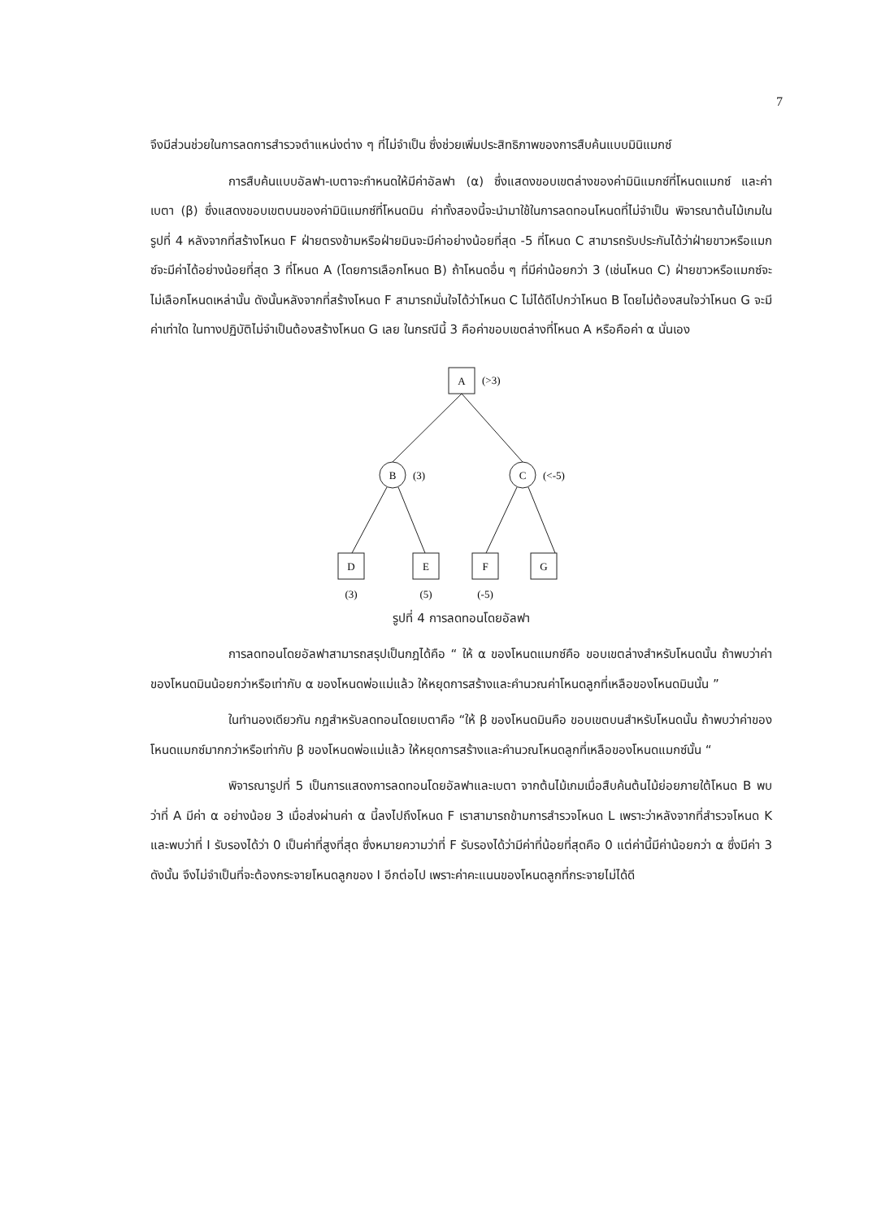7
จึงมีส่วนช่วยในการลดการสำรวจตำแหน่งต่าง ๆ ที่ไม่จำเป็น ซึ่งช่วยเพิ่มประสิทธิภาพของการสืบค้นแบบมินิแมกซ์
การสืบค้นแบบอัลฟา-เบตาจะกำหนดให้มีค่าอัลฟา (α) ซึ่งแสดงขอบเขตล่างของค่ามินิแมกซ์ที่โหนดแมกซ์ และค่าเบตา (β) ซึ่งแสดงขอบเขตบนของค่ามินิแมกซ์ที่โหนดมิน ค่าทั้งสองนี้จะนำมาใช้ในการลดทอนโหนดที่ไม่จำเป็น พิจารณาต้นไม้เกมในรูปที่ 4 หลังจากที่สร้างโหนด F ฝ่ายตรงข้ามหรือฝ่ายมินจะมีค่าอย่างน้อยที่สุด -5 ที่โหนด C สามารถรับประกันได้ว่าฝ่ายขาวหรือแมกซ์จะมีค่าได้อย่างน้อยที่สุด 3 ที่โหนด A (โดยการเลือกโหนด B) ถ้าโหนดอื่น ๆ ที่มีค่าน้อยกว่า 3 (เช่นโหนด C) ฝ่ายขาวหรือแมกซ์จะไม่เลือกโหนดเหล่านั้น ดังนั้นหลังจากที่สร้างโหนด F สามารถมั่นใจได้ว่าโหนด C ไม่ได้ดีไปกว่าโหนด B โดยไม่ต้องสนใจว่าโหนด G จะมีค่าเท่าใด ในทางปฏิบัติไม่จำเป็นต้องสร้างโหนด G เลย ในกรณีนี้ 3 คือค่าขอบเขตล่างที่โหนด A หรือคือค่า α นั่นเอง
A
(>3)
B
(3)
C
(<-5)
D
E
F
G
(3)
(5)
(-5)
รูปที่ 4 การลดทอนโดยอัลฟา
การลดทอนโดยอัลฟาสามารถสรุปเป็นกฎได้คือ “ ให้ α ของโหนดแมกซ์คือ ขอบเขตล่างสำหรับโหนดนั้น ถ้าพบว่าค่าของโหนดมินน้อยกว่าหรือเท่ากับ α ของโหนดพ่อแม่แล้ว ให้หยุดการสร้างและคำนวณค่าโหนดลูกที่เหลือของโหนดมินนั้น ”
ในทำนองเดียวกัน กฎสำหรับลดทอนโดยเบตาคือ “ให้ β ของโหนดมินคือ ขอบเขตบนสำหรับโหนดนั้น ถ้าพบว่าค่าของโหนดแมกซ์มากกว่าหรือเท่ากับ β ของโหนดพ่อแม่แล้ว ให้หยุดการสร้างและคำนวณโหนดลูกที่เหลือของโหนดแมกซ์นั้น “
พิจารณารูปที่ 5 เป็นการแสดงการลดทอนโดยอัลฟาและเบตา จากต้นไม้เกมเมื่อสืบค้นต้นไม้ย่อยภายใต้โหนด B พบว่าที่ A มีค่า α อย่างน้อย 3 เมื่อส่งผ่านค่า α นี้ลงไปถึงโหนด F เราสามารถข้ามการสำรวจโหนด L เพราะว่าหลังจากที่สำรวจโหนด K และพบว่าที่ I รับรองได้ว่า 0 เป็นค่าที่สูงที่สุด ซึ่งหมายความว่าที่ F รับรองได้ว่ามีค่าที่น้อยที่สุดคือ 0 แต่ค่านี้มีค่าน้อยกว่า α ซึ่งมีค่า 3 ดังนั้น จึงไม่จำเป็นที่จะต้องกระจายโหนดลูกของ I อีกต่อไป เพราะค่าคะแนนของโหนดลูกที่กระจายไม่ได้ดี